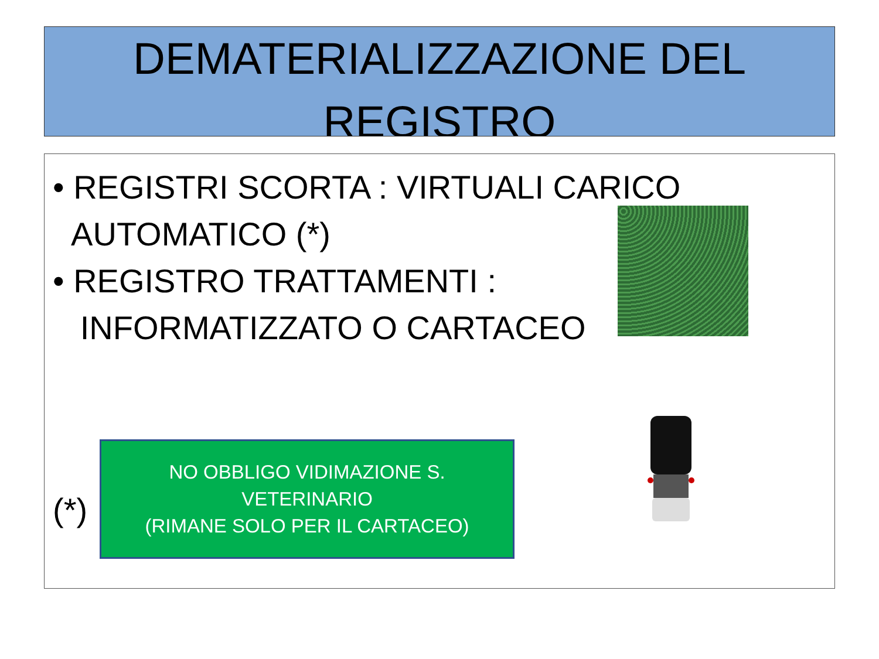DEMATERIALIZZAZIONE DEL
REGISTRO
• REGISTRI SCORTA : VIRTUALI CARICO
AUTOMATICO (*)
• REGISTRO TRATTAMENTI :
INFORMATIZZATO O CARTACEO
(*)
NO OBBLIGO VIDIMAZIONE S. VETERINARIO
(RIMANE SOLO PER IL CARTACEO)